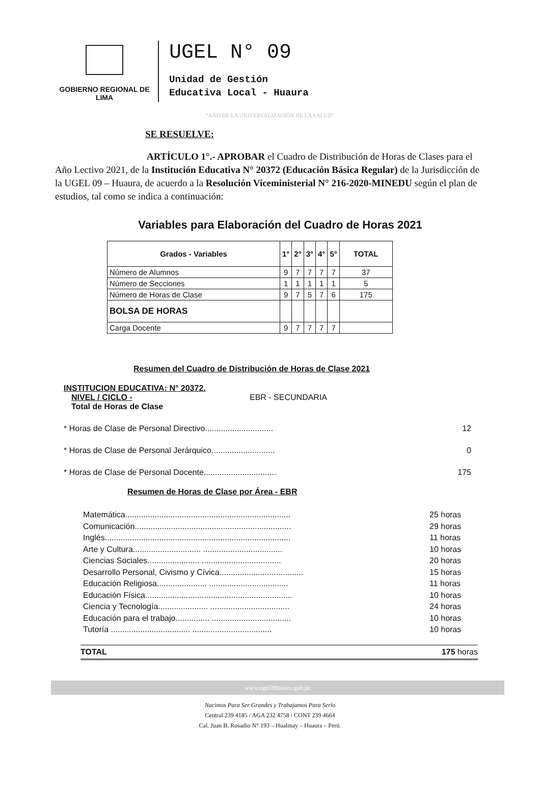GOBIERNO REGIONAL DE LIMA
UGEL N° 09
Unidad de Gestión
Educativa Local - Huaura
"AÑO DE LA UNIVERSALIZACIÓN DE LA SALUD"
SE RESUELVE:
ARTÍCULO 1°.- APROBAR el Cuadro de Distribución de Horas de Clases para el Año Lectivo 2021, de la Institución Educativa N° 20372 (Educación Básica Regular) de la Jurisdicción de la UGEL 09 – Huaura, de acuerdo a la Resolución Viceministerial N° 216-2020-MINEDU según el plan de estudios, tal como se indica a continuación:
Variables para Elaboración del Cuadro de Horas 2021
| Grados - Variables | 1° | 2° | 3° | 4° | 5° | TOTAL |
| --- | --- | --- | --- | --- | --- | --- |
| Número de Alumnos | 9 | 7 | 7 | 7 | 7 | 37 |
| Número de Secciones | 1 | 1 | 1 | 1 | 1 | 5 |
| Número de Horas de Clase | 9 | 7 | 5 | 7 | 6 | 175 |
| BOLSA DE HORAS | | | | | | |
| Carga Docente | 9 | 7 | 7 | 7 | 7 | |
Resumen del Cuadro de Distribución de Horas de Clase 2021
INSTITUCION EDUCATIVA: N° 20372.
NIVEL / CICLO - EBR - SECUNDARIA
Total de Horas de Clase
* Horas de Clase de Personal Directivo.............................. 12
* Horas de Clase de Personal Jerárquico............................ 0
* Horas de Clase de Personal Docente................................ 175
Resumen de Horas de Clase por Área - EBR
Matemática......................................................................... 25 horas
Comunicación..................................................................... 29 horas
Inglés.................................................................................. 11 horas
Arte y Cultura.............................. ................................... 10 horas
Ciencias Sociales....................... ................................... 20 horas
Desarrollo Personal, Civismo y Cívica..................................... 15 horas
Educación Religiosa...................... ................................... 11 horas
Educación Física................................................................. 10 horas
Ciencia y Tecnología...................... ................................... 24 horas
Educación para el trabajo............... ................................... 10 horas
Tutoría ................................... ................................... 10 horas
TOTAL 175 horas
www.ugel09huaura.gob.pe
Nacimos Para Ser Grandes y Trabajamos Para Serlo
Central 239 4185 / AGA 232 4758 / CONT 239 4664
Cal. Juan B. Rosadio N° 193 – Hualmay – Huaura – Perú.